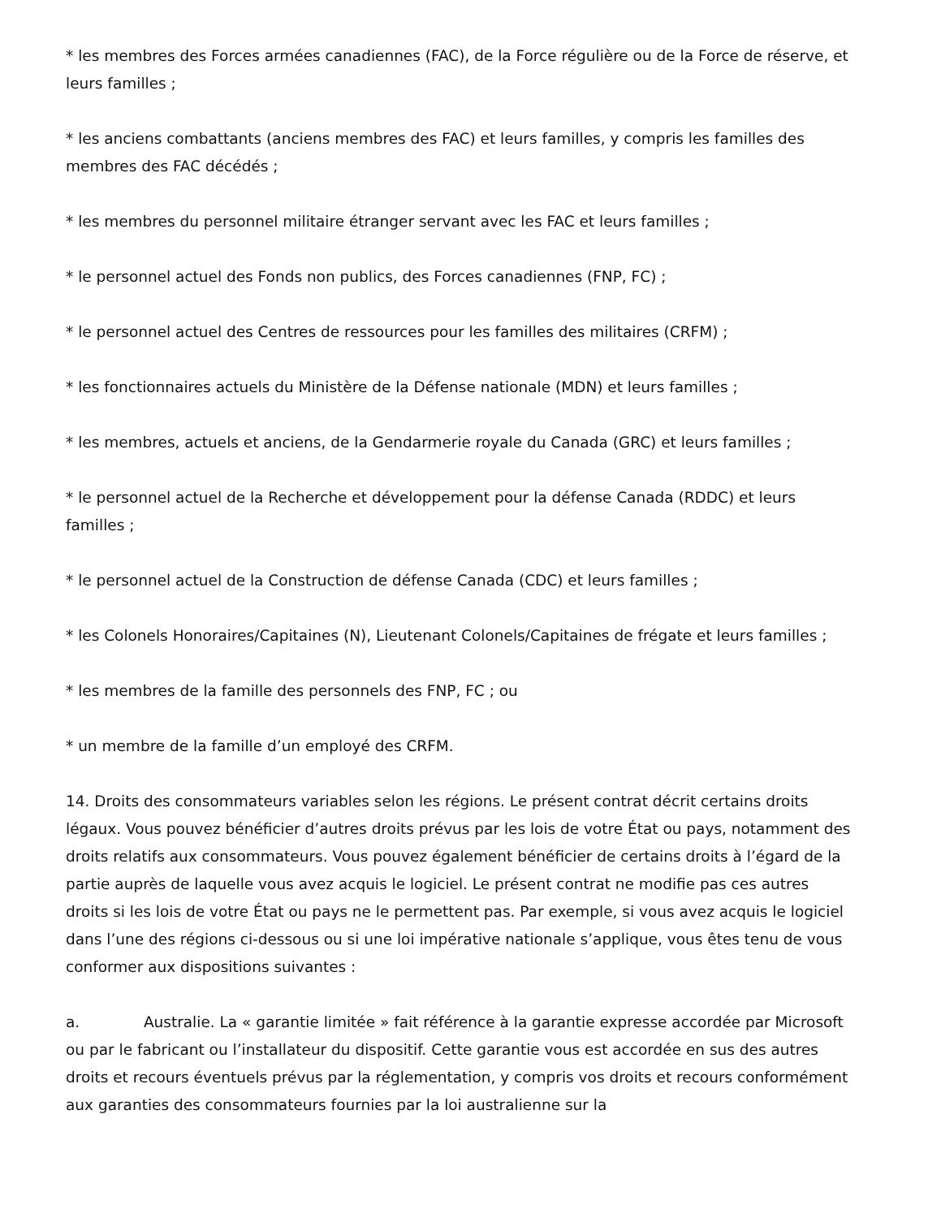* les membres des Forces armées canadiennes (FAC), de la Force régulière ou de la Force de réserve, et leurs familles ;
* les anciens combattants (anciens membres des FAC) et leurs familles, y compris les familles des membres des FAC décédés ;
* les membres du personnel militaire étranger servant avec les FAC et leurs familles ;
* le personnel actuel des Fonds non publics, des Forces canadiennes (FNP, FC) ;
* le personnel actuel des Centres de ressources pour les familles des militaires (CRFM) ;
* les fonctionnaires actuels du Ministère de la Défense nationale (MDN) et leurs familles ;
* les membres, actuels et anciens, de la Gendarmerie royale du Canada (GRC) et leurs familles ;
* le personnel actuel de la Recherche et développement pour la défense Canada (RDDC) et leurs familles ;
* le personnel actuel de la Construction de défense Canada (CDC) et leurs familles ;
* les Colonels Honoraires/Capitaines (N), Lieutenant Colonels/Capitaines de frégate et leurs familles ;
* les membres de la famille des personnels des FNP, FC ; ou
* un membre de la famille d’un employé des CRFM.
14. Droits des consommateurs variables selon les régions. Le présent contrat décrit certains droits légaux. Vous pouvez bénéficier d’autres droits prévus par les lois de votre État ou pays, notamment des droits relatifs aux consommateurs. Vous pouvez également bénéficier de certains droits à l’égard de la partie auprès de laquelle vous avez acquis le logiciel. Le présent contrat ne modifie pas ces autres droits si les lois de votre État ou pays ne le permettent pas. Par exemple, si vous avez acquis le logiciel dans l’une des régions ci-dessous ou si une loi impérative nationale s’applique, vous êtes tenu de vous conformer aux dispositions suivantes :
a. Australie. La « garantie limitée » fait référence à la garantie expresse accordée par Microsoft ou par le fabricant ou l’installateur du dispositif. Cette garantie vous est accordée en sus des autres droits et recours éventuels prévus par la réglementation, y compris vos droits et recours conformément aux garanties des consommateurs fournies par la loi australienne sur la